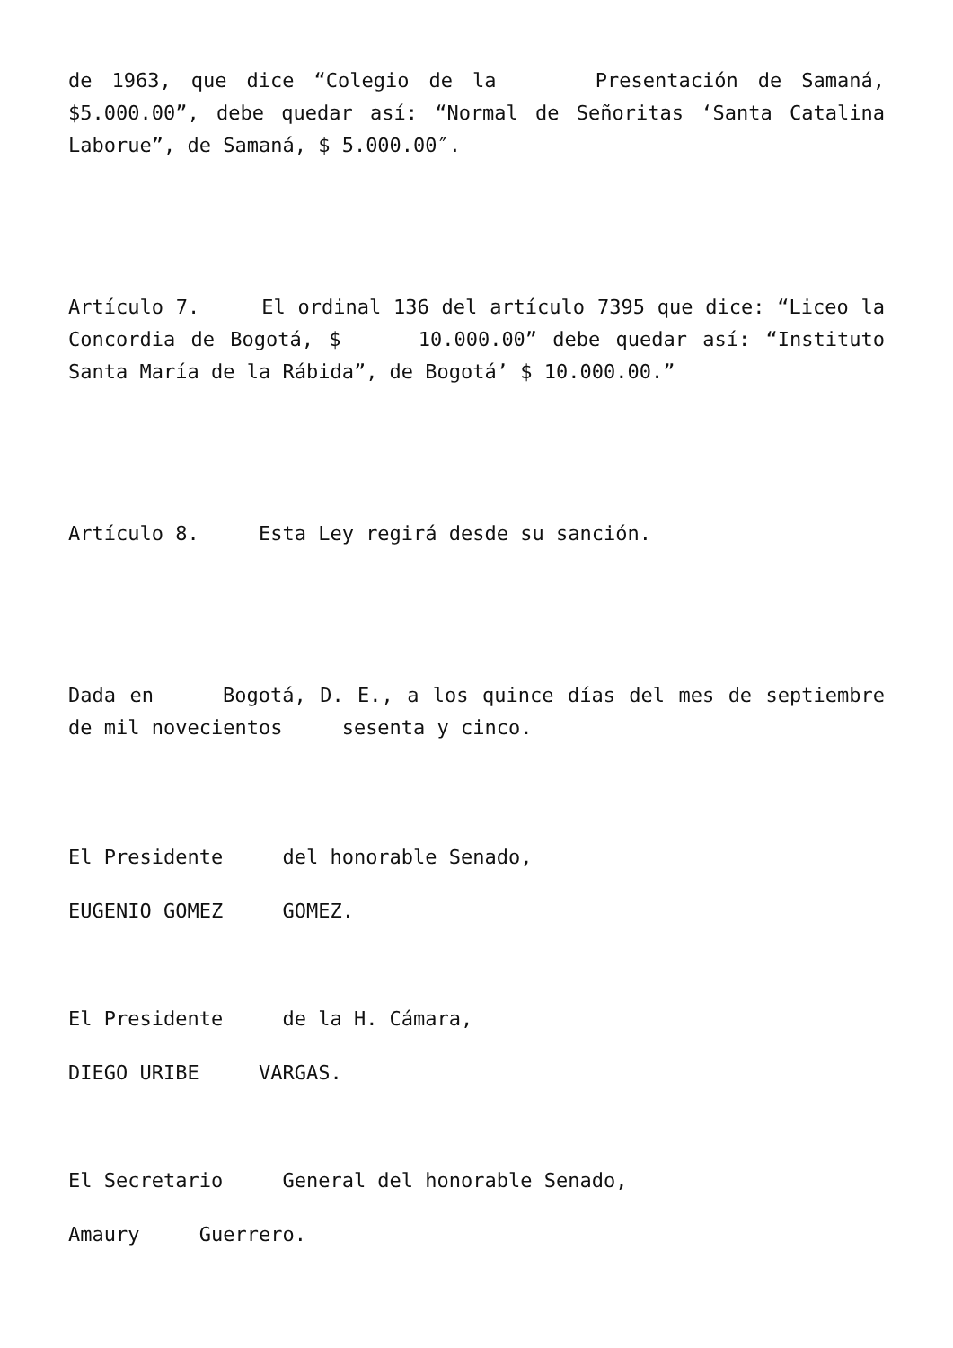de 1963, que dice “Colegio de la Presentación de Samaná, $5.000.00”, debe quedar así: “Normal de Señoritas ‘Santa Catalina Laborue”, de Samaná, $ 5.000.00″.
Artículo 7. El ordinal 136 del artículo 7395 que dice: “Liceo la Concordia de Bogotá, $ 10.000.00” debe quedar así: “Instituto Santa María de la Rábida”, de Bogotá’ $ 10.000.00.”
Artículo 8. Esta Ley regirá desde su sanción.
Dada en Bogotá, D. E., a los quince días del mes de septiembre de mil novecientos sesenta y cinco.
El Presidente del honorable Senado,
EUGENIO GOMEZ GOMEZ.
El Presidente de la H. Cámara,
DIEGO URIBE VARGAS.
El Secretario General del honorable Senado,
Amaury Guerrero.